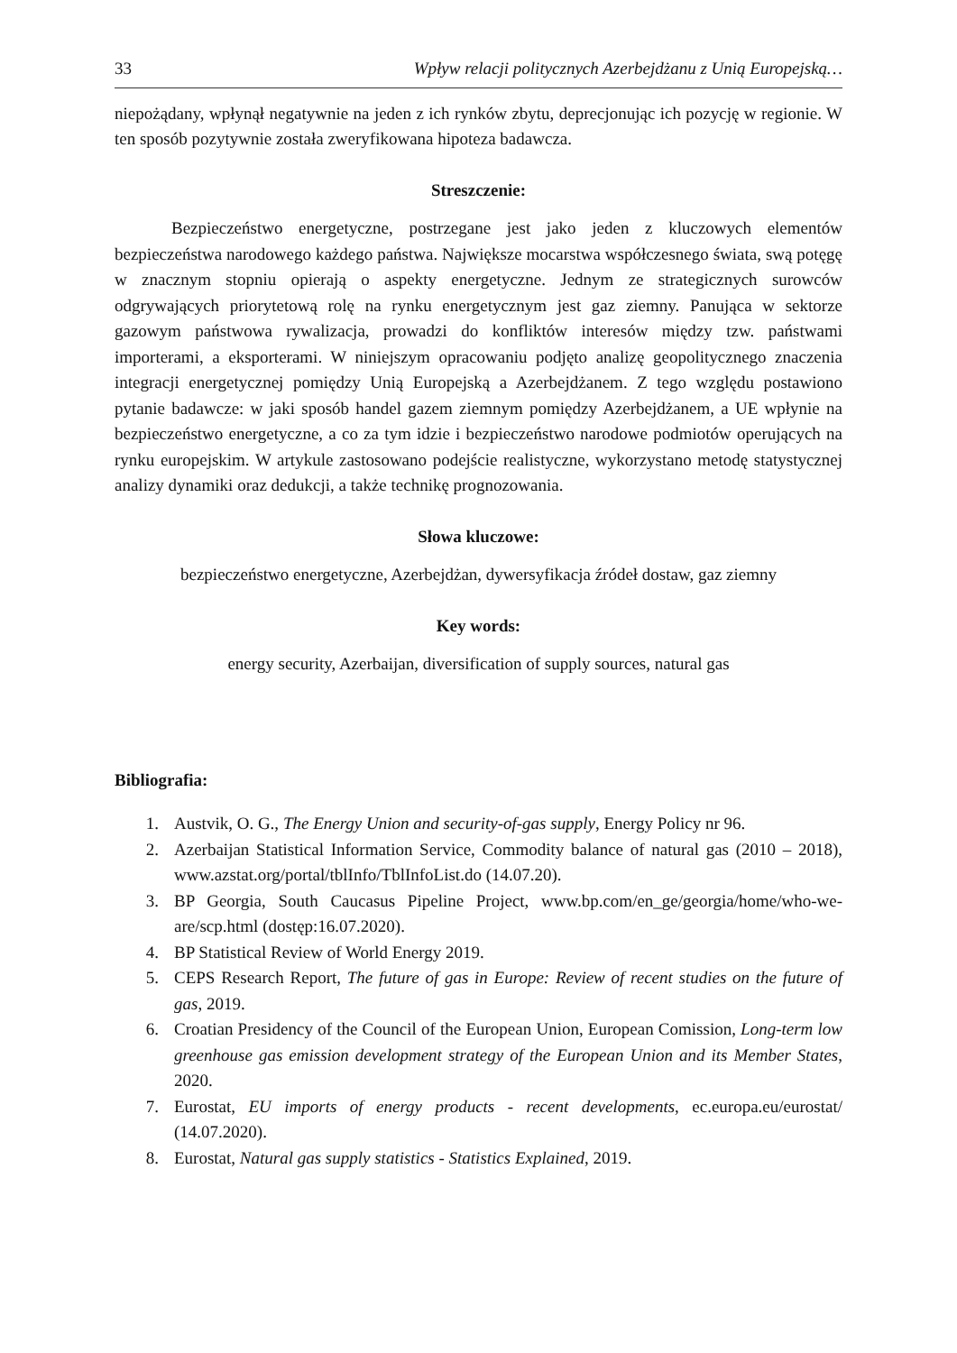33 Wpływ relacji politycznych Azerbejdżanu z Unią Europejską…
niepożądany, wpłynął negatywnie na jeden z ich rynków zbytu, deprecjonując ich pozycję w regionie. W ten sposób pozytywnie została zweryfikowana hipoteza badawcza.
Streszczenie:
Bezpieczeństwo energetyczne, postrzegane jest jako jeden z kluczowych elementów bezpieczeństwa narodowego każdego państwa. Największe mocarstwa współczesnego świata, swą potęgę w znacznym stopniu opierają o aspekty energetyczne. Jednym ze strategicznych surowców odgrywających priorytetową rolę na rynku energetycznym jest gaz ziemny. Panująca w sektorze gazowym państwowa rywalizacja, prowadzi do konfliktów interesów między tzw. państwami importerami, a eksporterami. W niniejszym opracowaniu podjęto analizę geopolitycznego znaczenia integracji energetycznej pomiędzy Unią Europejską a Azerbejdżanem. Z tego względu postawiono pytanie badawcze: w jaki sposób handel gazem ziemnym pomiędzy Azerbejdżanem, a UE wpłynie na bezpieczeństwo energetyczne, a co za tym idzie i bezpieczeństwo narodowe podmiotów operujących na rynku europejskim. W artykule zastosowano podejście realistyczne, wykorzystano metodę statystycznej analizy dynamiki oraz dedukcji, a także technikę prognozowania.
Słowa kluczowe:
bezpieczeństwo energetyczne, Azerbejdżan, dywersyfikacja źródeł dostaw, gaz ziemny
Key words:
energy security, Azerbaijan, diversification of supply sources, natural gas
Bibliografia:
1. Austvik, O. G., The Energy Union and security-of-gas supply, Energy Policy nr 96.
2. Azerbaijan Statistical Information Service, Commodity balance of natural gas (2010 – 2018), www.azstat.org/portal/tblInfo/TblInfoList.do (14.07.20).
3. BP Georgia, South Caucasus Pipeline Project, www.bp.com/en_ge/georgia/home/who-we-are/scp.html (dostęp:16.07.2020).
4. BP Statistical Review of World Energy 2019.
5. CEPS Research Report, The future of gas in Europe: Review of recent studies on the future of gas, 2019.
6. Croatian Presidency of the Council of the European Union, European Comission, Long-term low greenhouse gas emission development strategy of the European Union and its Member States, 2020.
7. Eurostat, EU imports of energy products - recent developments, ec.europa.eu/eurostat/ (14.07.2020).
8. Eurostat, Natural gas supply statistics - Statistics Explained, 2019.